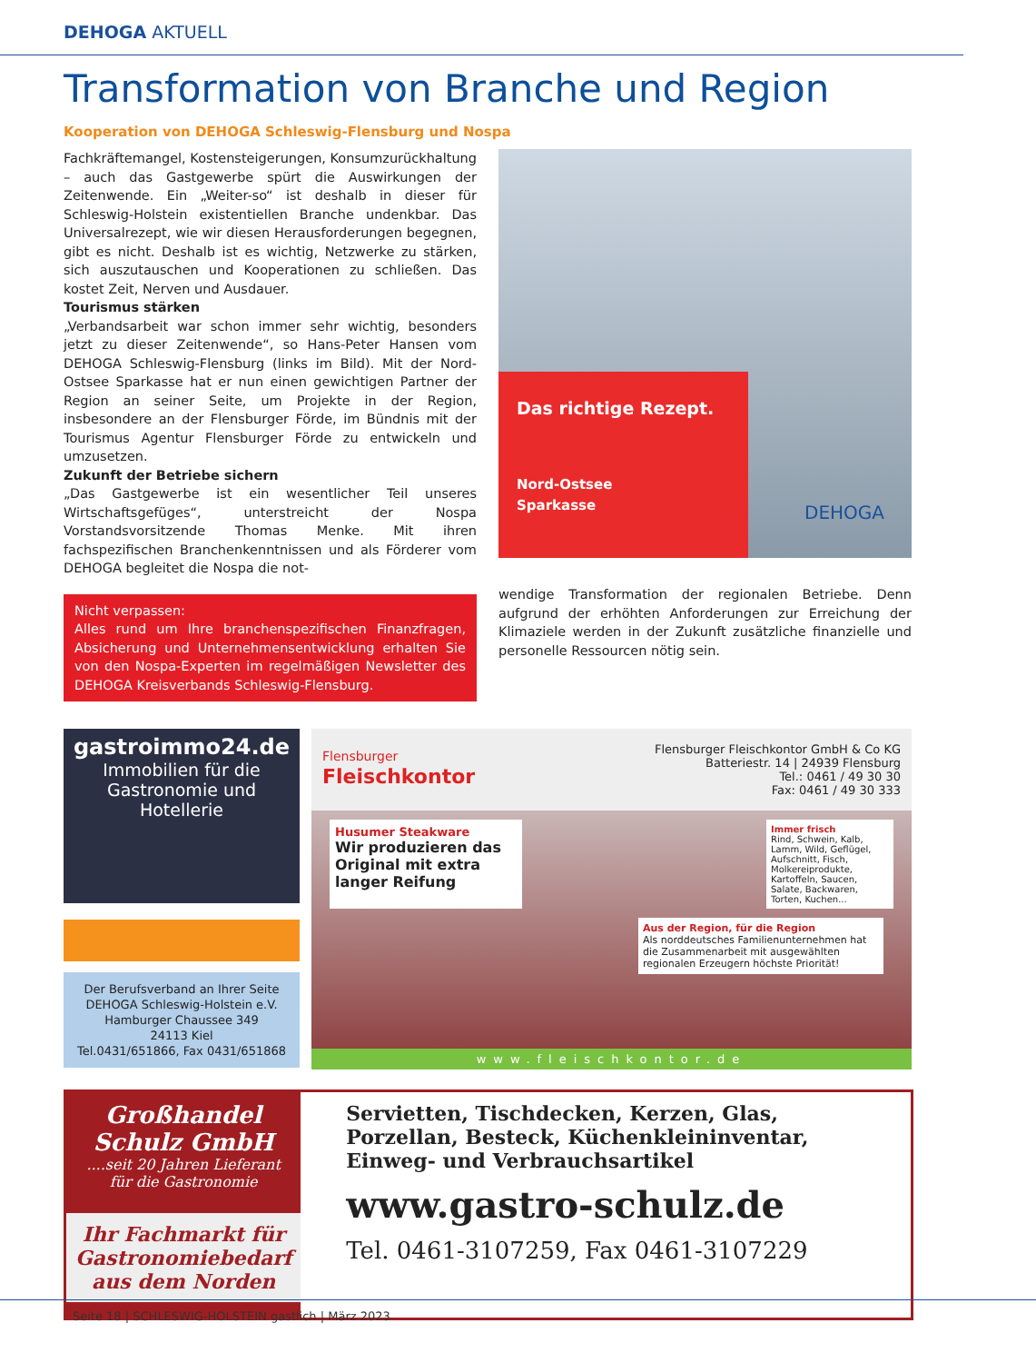DEHOGA AKTUELL
Transformation von Branche und Region
Kooperation von DEHOGA Schleswig-Flensburg und Nospa
Fachkräftemangel, Kostensteigerungen, Konsumzurückhaltung – auch das Gastgewerbe spürt die Auswirkungen der Zeitenwende. Ein „Weiter-so“ ist deshalb in dieser für Schleswig-Holstein existentiellen Branche undenkbar. Das Universalrezept, wie wir diesen Herausforderungen begegnen, gibt es nicht. Deshalb ist es wichtig, Netzwerke zu stärken, sich auszutauschen und Kooperationen zu schließen. Das kostet Zeit, Nerven und Ausdauer.
Tourismus stärken
„Verbandsarbeit war schon immer sehr wichtig, besonders jetzt zu dieser Zeitenwende“, so Hans-Peter Hansen vom DEHOGA Schleswig-Flensburg (links im Bild). Mit der Nord-Ostsee Sparkasse hat er nun einen gewichtigen Partner der Region an seiner Seite, um Projekte in der Region, insbesondere an der Flensburger Förde, im Bündnis mit der Tourismus Agentur Flensburger Förde zu entwickeln und umzusetzen.
Zukunft der Betriebe sichern
„Das Gastgewerbe ist ein wesentlicher Teil unseres Wirtschaftsgefüges“, unterstreicht der Nospa Vorstandsvorsitzende Thomas Menke. Mit ihren fachspezifischen Branchenkenntnissen und als Förderer vom DEHOGA begleitet die Nospa die not-
Nicht verpassen:
Alles rund um Ihre branchenspezifischen Finanzfragen, Absicherung und Unternehmensentwicklung erhalten Sie von den Nospa-Experten im regelmäßigen Newsletter des DEHOGA Kreisverbands Schleswig-Flensburg.
Das richtige Rezept.
Nord-Ostsee
Sparkasse
DEHOGA
wendige Transformation der regionalen Betriebe. Denn aufgrund der erhöhten Anforderungen zur Erreichung der Klimaziele werden in der Zukunft zusätzliche finanzielle und personelle Ressourcen nötig sein.
gastroimmo24.de
Immobilien für die Gastronomie und Hotellerie
Der Berufsverband an Ihrer Seite
DEHOGA Schleswig-Holstein e.V.
Hamburger Chaussee 349
24113 Kiel
Tel.0431/651866, Fax 0431/651868
Flensburger
Fleischkontor
Flensburger Fleischkontor GmbH & Co KG
Batteriestr. 14 | 24939 Flensburg
Tel.: 0461 / 49 30 30
Fax: 0461 / 49 30 333
Husumer Steakware
Wir produzieren das Original mit extra langer Reifung
Immer frisch
Rind, Schwein, Kalb, Lamm, Wild, Geflügel, Aufschnitt, Fisch, Molkereiprodukte, Kartoffeln, Saucen, Salate, Backwaren, Torten, Kuchen...
Aus der Region, für die Region
Als norddeutsches Familienunternehmen hat die Zusammenarbeit mit ausgewählten regionalen Erzeugern höchste Priorität!
www.fleischkontor.de
Großhandel Schulz GmbH
....seit 20 Jahren Lieferant
für die Gastronomie
Ihr Fachmarkt für Gastronomiebedarf aus dem Norden
Servietten, Tischdecken, Kerzen, Glas, Porzellan, Besteck, Küchenkleininventar, Einweg- und Verbrauchsartikel
www.gastro-schulz.de
Tel. 0461-3107259, Fax 0461-3107229
Seite 18 | SCHLESWIG-HOLSTEIN gastlich | März 2023